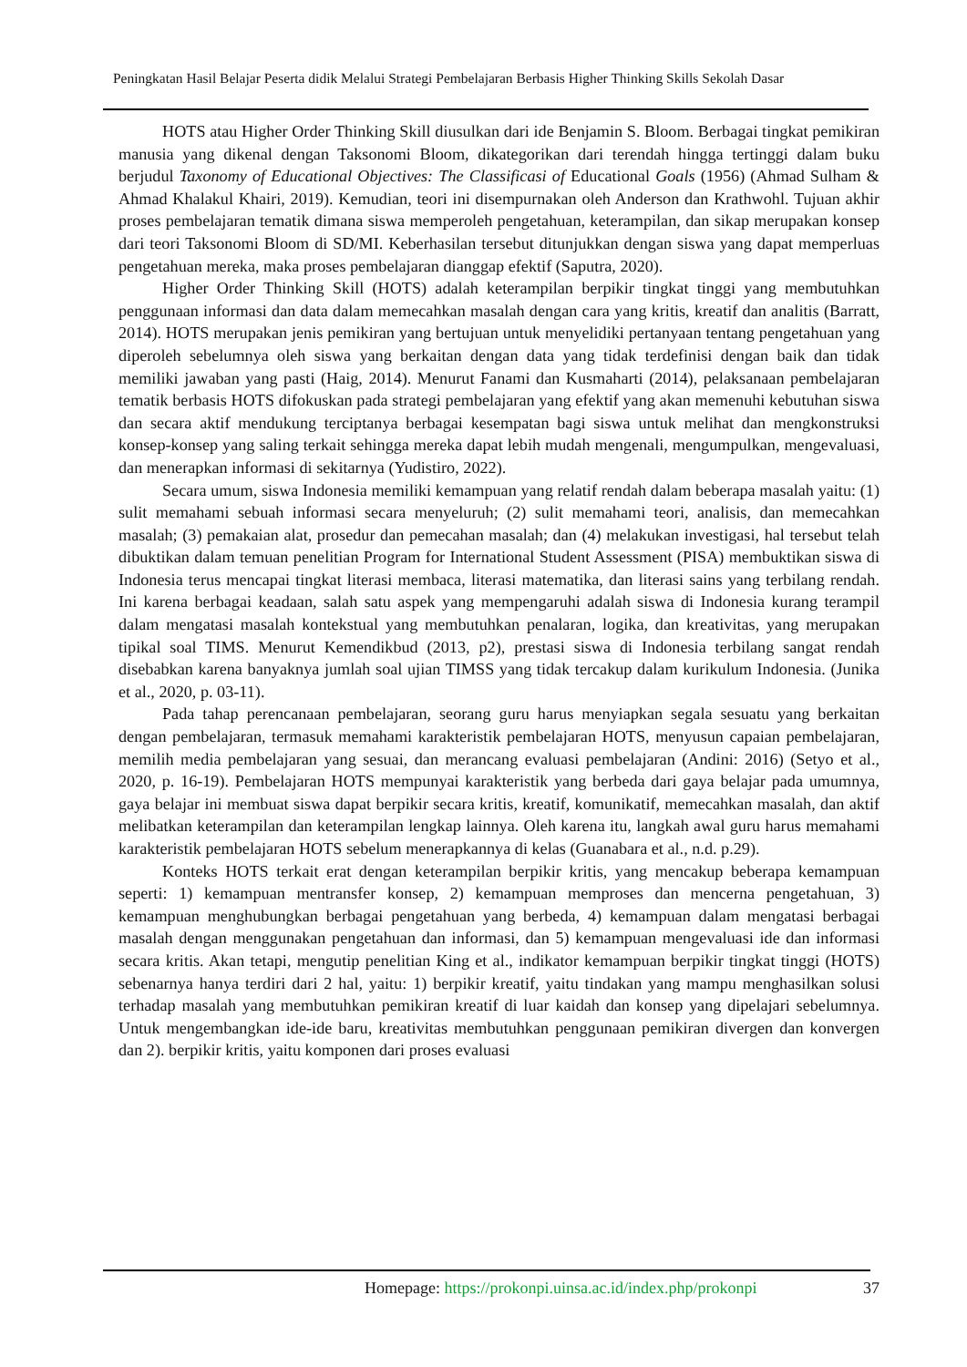Peningkatan Hasil Belajar Peserta didik Melalui Strategi Pembelajaran Berbasis Higher Thinking Skills Sekolah Dasar
HOTS atau Higher Order Thinking Skill diusulkan dari ide Benjamin S. Bloom. Berbagai tingkat pemikiran manusia yang dikenal dengan Taksonomi Bloom, dikategorikan dari terendah hingga tertinggi dalam buku berjudul Taxonomy of Educational Objectives: The Classificasi of Educational Goals (1956) (Ahmad Sulham & Ahmad Khalakul Khairi, 2019). Kemudian, teori ini disempurnakan oleh Anderson dan Krathwohl. Tujuan akhir proses pembelajaran tematik dimana siswa memperoleh pengetahuan, keterampilan, dan sikap merupakan konsep dari teori Taksonomi Bloom di SD/MI. Keberhasilan tersebut ditunjukkan dengan siswa yang dapat memperluas pengetahuan mereka, maka proses pembelajaran dianggap efektif (Saputra, 2020).
Higher Order Thinking Skill (HOTS) adalah keterampilan berpikir tingkat tinggi yang membutuhkan penggunaan informasi dan data dalam memecahkan masalah dengan cara yang kritis, kreatif dan analitis (Barratt, 2014). HOTS merupakan jenis pemikiran yang bertujuan untuk menyelidiki pertanyaan tentang pengetahuan yang diperoleh sebelumnya oleh siswa yang berkaitan dengan data yang tidak terdefinisi dengan baik dan tidak memiliki jawaban yang pasti (Haig, 2014). Menurut Fanami dan Kusmaharti (2014), pelaksanaan pembelajaran tematik berbasis HOTS difokuskan pada strategi pembelajaran yang efektif yang akan memenuhi kebutuhan siswa dan secara aktif mendukung terciptanya berbagai kesempatan bagi siswa untuk melihat dan mengkonstruksi konsep-konsep yang saling terkait sehingga mereka dapat lebih mudah mengenali, mengumpulkan, mengevaluasi, dan menerapkan informasi di sekitarnya (Yudistiro, 2022).
Secara umum, siswa Indonesia memiliki kemampuan yang relatif rendah dalam beberapa masalah yaitu: (1) sulit memahami sebuah informasi secara menyeluruh; (2) sulit memahami teori, analisis, dan memecahkan masalah; (3) pemakaian alat, prosedur dan pemecahan masalah; dan (4) melakukan investigasi, hal tersebut telah dibuktikan dalam temuan penelitian Program for International Student Assessment (PISA) membuktikan siswa di Indonesia terus mencapai tingkat literasi membaca, literasi matematika, dan literasi sains yang terbilang rendah. Ini karena berbagai keadaan, salah satu aspek yang mempengaruhi adalah siswa di Indonesia kurang terampil dalam mengatasi masalah kontekstual yang membutuhkan penalaran, logika, dan kreativitas, yang merupakan tipikal soal TIMS. Menurut Kemendikbud (2013, p2), prestasi siswa di Indonesia terbilang sangat rendah disebabkan karena banyaknya jumlah soal ujian TIMSS yang tidak tercakup dalam kurikulum Indonesia. (Junika et al., 2020, p. 03-11).
Pada tahap perencanaan pembelajaran, seorang guru harus menyiapkan segala sesuatu yang berkaitan dengan pembelajaran, termasuk memahami karakteristik pembelajaran HOTS, menyusun capaian pembelajaran, memilih media pembelajaran yang sesuai, dan merancang evaluasi pembelajaran (Andini: 2016) (Setyo et al., 2020, p. 16-19). Pembelajaran HOTS mempunyai karakteristik yang berbeda dari gaya belajar pada umumnya, gaya belajar ini membuat siswa dapat berpikir secara kritis, kreatif, komunikatif, memecahkan masalah, dan aktif melibatkan keterampilan dan keterampilan lengkap lainnya. Oleh karena itu, langkah awal guru harus memahami karakteristik pembelajaran HOTS sebelum menerapkannya di kelas (Guanabara et al., n.d. p.29).
Konteks HOTS terkait erat dengan keterampilan berpikir kritis, yang mencakup beberapa kemampuan seperti: 1) kemampuan mentransfer konsep, 2) kemampuan memproses dan mencerna pengetahuan, 3) kemampuan menghubungkan berbagai pengetahuan yang berbeda, 4) kemampuan dalam mengatasi berbagai masalah dengan menggunakan pengetahuan dan informasi, dan 5) kemampuan mengevaluasi ide dan informasi secara kritis. Akan tetapi, mengutip penelitian King et al., indikator kemampuan berpikir tingkat tinggi (HOTS) sebenarnya hanya terdiri dari 2 hal, yaitu: 1) berpikir kreatif, yaitu tindakan yang mampu menghasilkan solusi terhadap masalah yang membutuhkan pemikiran kreatif di luar kaidah dan konsep yang dipelajari sebelumnya. Untuk mengembangkan ide-ide baru, kreativitas membutuhkan penggunaan pemikiran divergen dan konvergen dan 2). berpikir kritis, yaitu komponen dari proses evaluasi
Homepage: https://prokonpi.uinsa.ac.id/index.php/prokonpi 37